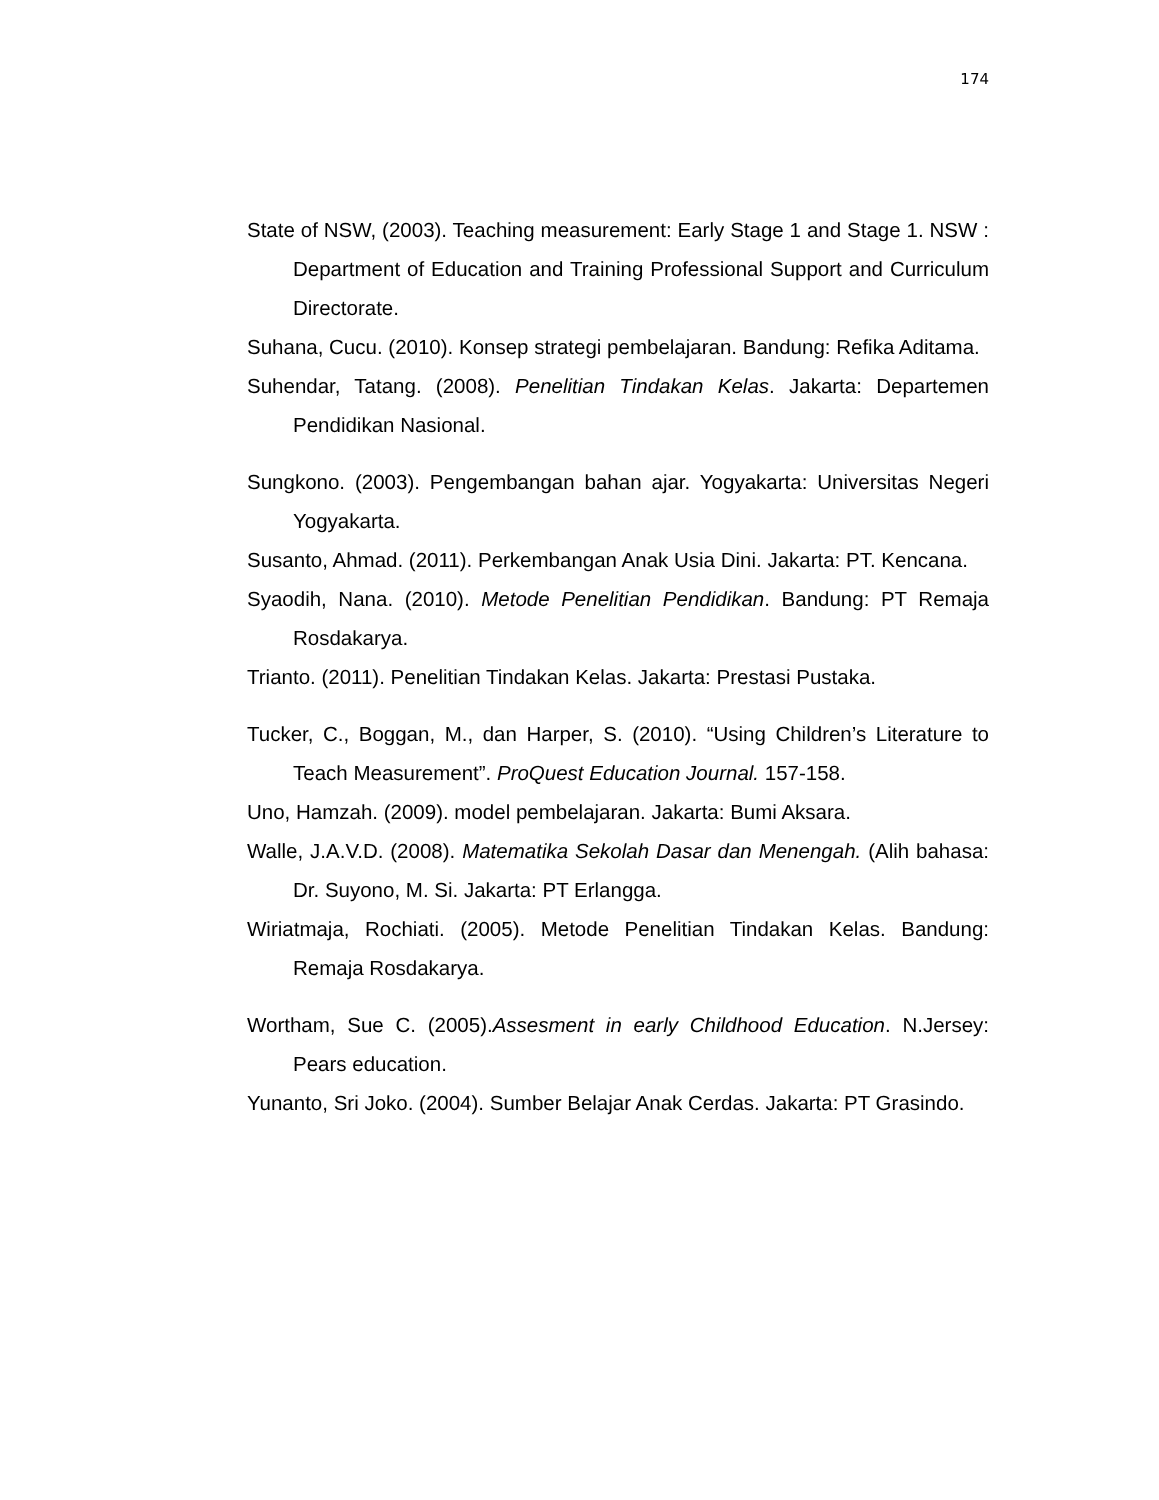174
State of NSW, (2003). Teaching measurement: Early Stage 1 and Stage 1. NSW : Department of Education and Training Professional Support and Curriculum Directorate.
Suhana, Cucu. (2010). Konsep strategi pembelajaran. Bandung: Refika Aditama.
Suhendar, Tatang. (2008). Penelitian Tindakan Kelas. Jakarta: Departemen Pendidikan Nasional.
Sungkono. (2003). Pengembangan bahan ajar. Yogyakarta: Universitas Negeri Yogyakarta.
Susanto, Ahmad. (2011). Perkembangan Anak Usia Dini. Jakarta: PT. Kencana.
Syaodih, Nana. (2010). Metode Penelitian Pendidikan. Bandung: PT Remaja Rosdakarya.
Trianto. (2011). Penelitian Tindakan Kelas. Jakarta: Prestasi Pustaka.
Tucker, C., Boggan, M., dan Harper, S. (2010). “Using Children’s Literature to Teach Measurement”. ProQuest Education Journal. 157-158.
Uno, Hamzah. (2009). model pembelajaran. Jakarta: Bumi Aksara.
Walle, J.A.V.D. (2008). Matematika Sekolah Dasar dan Menengah. (Alih bahasa: Dr. Suyono, M. Si. Jakarta: PT Erlangga.
Wiriatmaja, Rochiati. (2005). Metode Penelitian Tindakan Kelas. Bandung: Remaja Rosdakarya.
Wortham, Sue C. (2005).Assesment in early Childhood Education. N.Jersey: Pears education.
Yunanto, Sri Joko. (2004). Sumber Belajar Anak Cerdas. Jakarta: PT Grasindo.